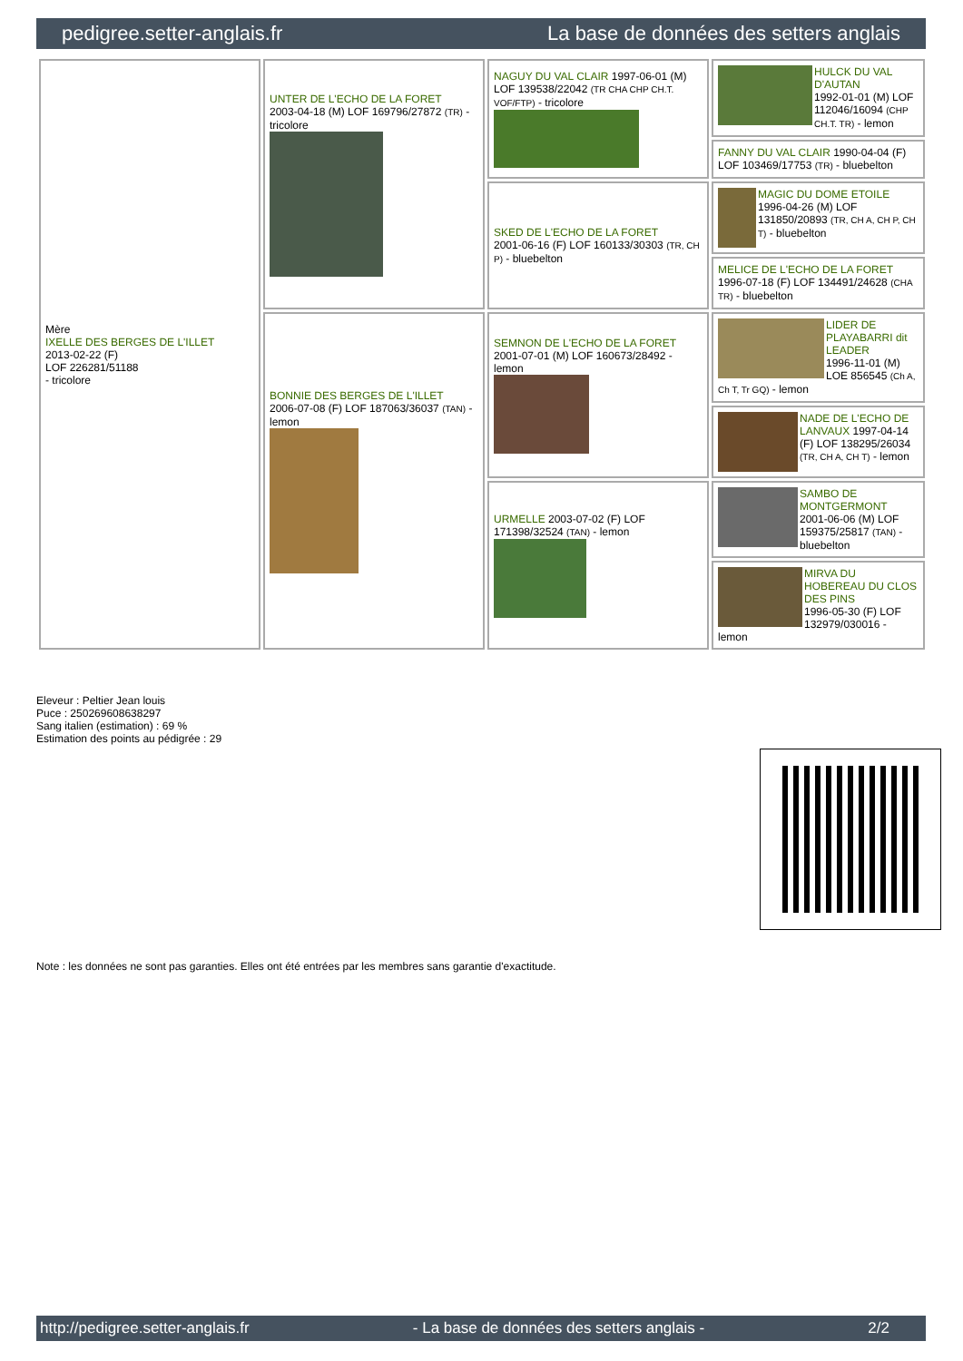pedigree.setter-anglais.fr La base de données des setters anglais
| Mère IXELLE DES BERGES DE L'ILLET 2013-02-22 (F) LOF 226281/51188 - tricolore | UNTER DE L'ECHO DE LA FORET 2003-04-18 (M) LOF 169796/27872 (TR) - tricolore | NAGUY DU VAL CLAIR 1997-06-01 (M) LOF 139538/22042 (TR CHA CHP CH.T. VOF/FTP) - tricolore | HULCK DU VAL D'AUTAN 1992-01-01 (M) LOF 112046/16094 (CHP CH.T. TR) - lemon |
| | | | FANNY DU VAL CLAIR 1990-04-04 (F) LOF 103469/17753 (TR) - bluebelton |
| | | SKED DE L'ECHO DE LA FORET 2001-06-16 (F) LOF 160133/30303 (TR, CH P) - bluebelton | MAGIC DU DOME ETOILE 1996-04-26 (M) LOF 131850/20893 (TR, CH A, CH P, CH T) - bluebelton |
| | | | MELICE DE L'ECHO DE LA FORET 1996-07-18 (F) LOF 134491/24628 (CHA TR) - bluebelton |
| | BONNIE DES BERGES DE L'ILLET 2006-07-08 (F) LOF 187063/36037 (TAN) - lemon | SEMNON DE L'ECHO DE LA FORET 2001-07-01 (M) LOF 160673/28492 - lemon | LIDER DE PLAYABARRI dit LEADER 1996-11-01 (M) LOE 856545 (Ch A, Ch T, Tr GQ) - lemon |
| | | | NADE DE L'ECHO DE LANVAUX 1997-04-14 (F) LOF 138295/26034 (TR, CH A, CH T) - lemon |
| | | URMELLE 2003-07-02 (F) LOF 171398/32524 (TAN) - lemon | SAMBO DE MONTGERMONT 2001-06-06 (M) LOF 159375/25817 (TAN) - bluebelton |
| | | | MIRVA DU HOBEREAU DU CLOS DES PINS 1996-05-30 (F) LOF 132979/030016 - lemon |
Eleveur : Peltier Jean louis
Puce : 250269608638297
Sang italien (estimation) : 69 %
Estimation des points au pédigrée : 29
Note : les données ne sont pas garanties. Elles ont été entrées par les membres sans garantie d'exactitude.
http://pedigree.setter-anglais.fr - La base de données des setters anglais - 2/2